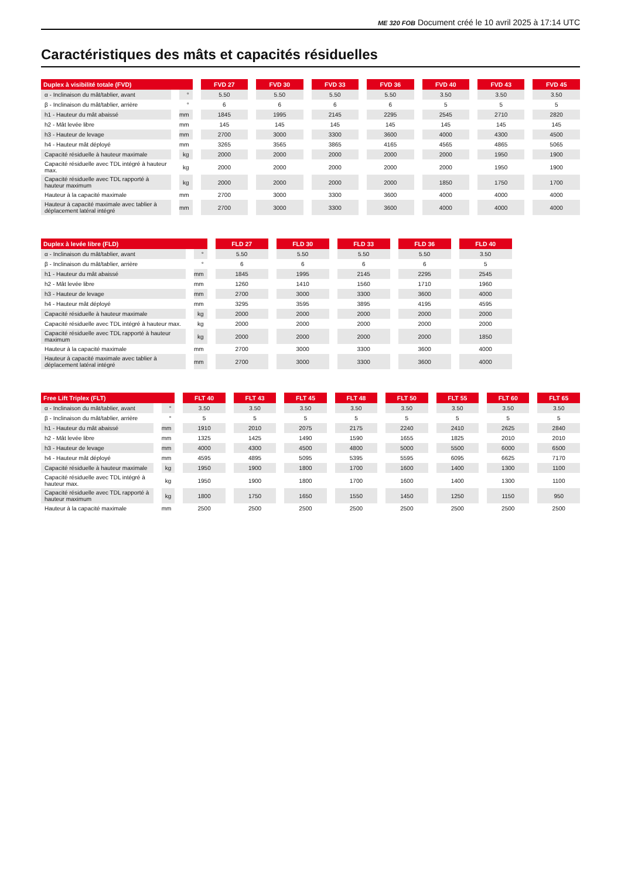ME 320 FOB Document créé le 10 avril 2025 à 17:14 UTC
Caractéristiques des mâts et capacités résiduelles
| Duplex à visibilité totale (FVD) | | FVD 27 | FVD 30 | FVD 33 | FVD 36 | FVD 40 | FVD 43 | FVD 45 |
| --- | --- | --- | --- | --- | --- | --- | --- | --- |
| α - Inclinaison du mât/tablier, avant | ° | 5.50 | 5.50 | 5.50 | 5.50 | 3.50 | 3.50 | 3.50 |
| β - Inclinaison du mât/tablier, arrière | ° | 6 | 6 | 6 | 6 | 5 | 5 | 5 |
| h1 - Hauteur du mât abaissé | mm | 1845 | 1995 | 2145 | 2295 | 2545 | 2710 | 2820 |
| h2 - Mât levée libre | mm | 145 | 145 | 145 | 145 | 145 | 145 | 145 |
| h3 - Hauteur de levage | mm | 2700 | 3000 | 3300 | 3600 | 4000 | 4300 | 4500 |
| h4 - Hauteur mât déployé | mm | 3265 | 3565 | 3865 | 4165 | 4565 | 4865 | 5065 |
| Capacité résiduelle à hauteur maximale | kg | 2000 | 2000 | 2000 | 2000 | 2000 | 1950 | 1900 |
| Capacité résiduelle avec TDL intégré à hauteur max. | kg | 2000 | 2000 | 2000 | 2000 | 2000 | 1950 | 1900 |
| Capacité résiduelle avec TDL rapporté à hauteur maximum | kg | 2000 | 2000 | 2000 | 2000 | 1850 | 1750 | 1700 |
| Hauteur à la capacité maximale | mm | 2700 | 3000 | 3300 | 3600 | 4000 | 4000 | 4000 |
| Hauteur à capacité maximale avec tablier à déplacement latéral intégré | mm | 2700 | 3000 | 3300 | 3600 | 4000 | 4000 | 4000 |
| Duplex à levée libre (FLD) | | FLD 27 | FLD 30 | FLD 33 | FLD 36 | FLD 40 |
| --- | --- | --- | --- | --- | --- | --- |
| α - Inclinaison du mât/tablier, avant | ° | 5.50 | 5.50 | 5.50 | 5.50 | 3.50 |
| β - Inclinaison du mât/tablier, arrière | ° | 6 | 6 | 6 | 6 | 5 |
| h1 - Hauteur du mât abaissé | mm | 1845 | 1995 | 2145 | 2295 | 2545 |
| h2 - Mât levée libre | mm | 1260 | 1410 | 1560 | 1710 | 1960 |
| h3 - Hauteur de levage | mm | 2700 | 3000 | 3300 | 3600 | 4000 |
| h4 - Hauteur mât déployé | mm | 3295 | 3595 | 3895 | 4195 | 4595 |
| Capacité résiduelle à hauteur maximale | kg | 2000 | 2000 | 2000 | 2000 | 2000 |
| Capacité résiduelle avec TDL intégré à hauteur max. | kg | 2000 | 2000 | 2000 | 2000 | 2000 |
| Capacité résiduelle avec TDL rapporté à hauteur maximum | kg | 2000 | 2000 | 2000 | 2000 | 1850 |
| Hauteur à la capacité maximale | mm | 2700 | 3000 | 3300 | 3600 | 4000 |
| Hauteur à capacité maximale avec tablier à déplacement latéral intégré | mm | 2700 | 3000 | 3300 | 3600 | 4000 |
| Free Lift Triplex (FLT) | | FLT 40 | FLT 43 | FLT 45 | FLT 48 | FLT 50 | FLT 55 | FLT 60 | FLT 65 |
| --- | --- | --- | --- | --- | --- | --- | --- | --- | --- |
| α - Inclinaison du mât/tablier, avant | ° | 3.50 | 3.50 | 3.50 | 3.50 | 3.50 | 3.50 | 3.50 | 3.50 |
| β - Inclinaison du mât/tablier, arrière | ° | 5 | 5 | 5 | 5 | 5 | 5 | 5 | 5 |
| h1 - Hauteur du mât abaissé | mm | 1910 | 2010 | 2075 | 2175 | 2240 | 2410 | 2625 | 2840 |
| h2 - Mât levée libre | mm | 1325 | 1425 | 1490 | 1590 | 1655 | 1825 | 2010 | 2010 |
| h3 - Hauteur de levage | mm | 4000 | 4300 | 4500 | 4800 | 5000 | 5500 | 6000 | 6500 |
| h4 - Hauteur mât déployé | mm | 4595 | 4895 | 5095 | 5395 | 5595 | 6095 | 6625 | 7170 |
| Capacité résiduelle à hauteur maximale | kg | 1950 | 1900 | 1800 | 1700 | 1600 | 1400 | 1300 | 1100 |
| Capacité résiduelle avec TDL intégré à hauteur max. | kg | 1950 | 1900 | 1800 | 1700 | 1600 | 1400 | 1300 | 1100 |
| Capacité résiduelle avec TDL rapporté à hauteur maximum | kg | 1800 | 1750 | 1650 | 1550 | 1450 | 1250 | 1150 | 950 |
| Hauteur à la capacité maximale | mm | 2500 | 2500 | 2500 | 2500 | 2500 | 2500 | 2500 | 2500 |